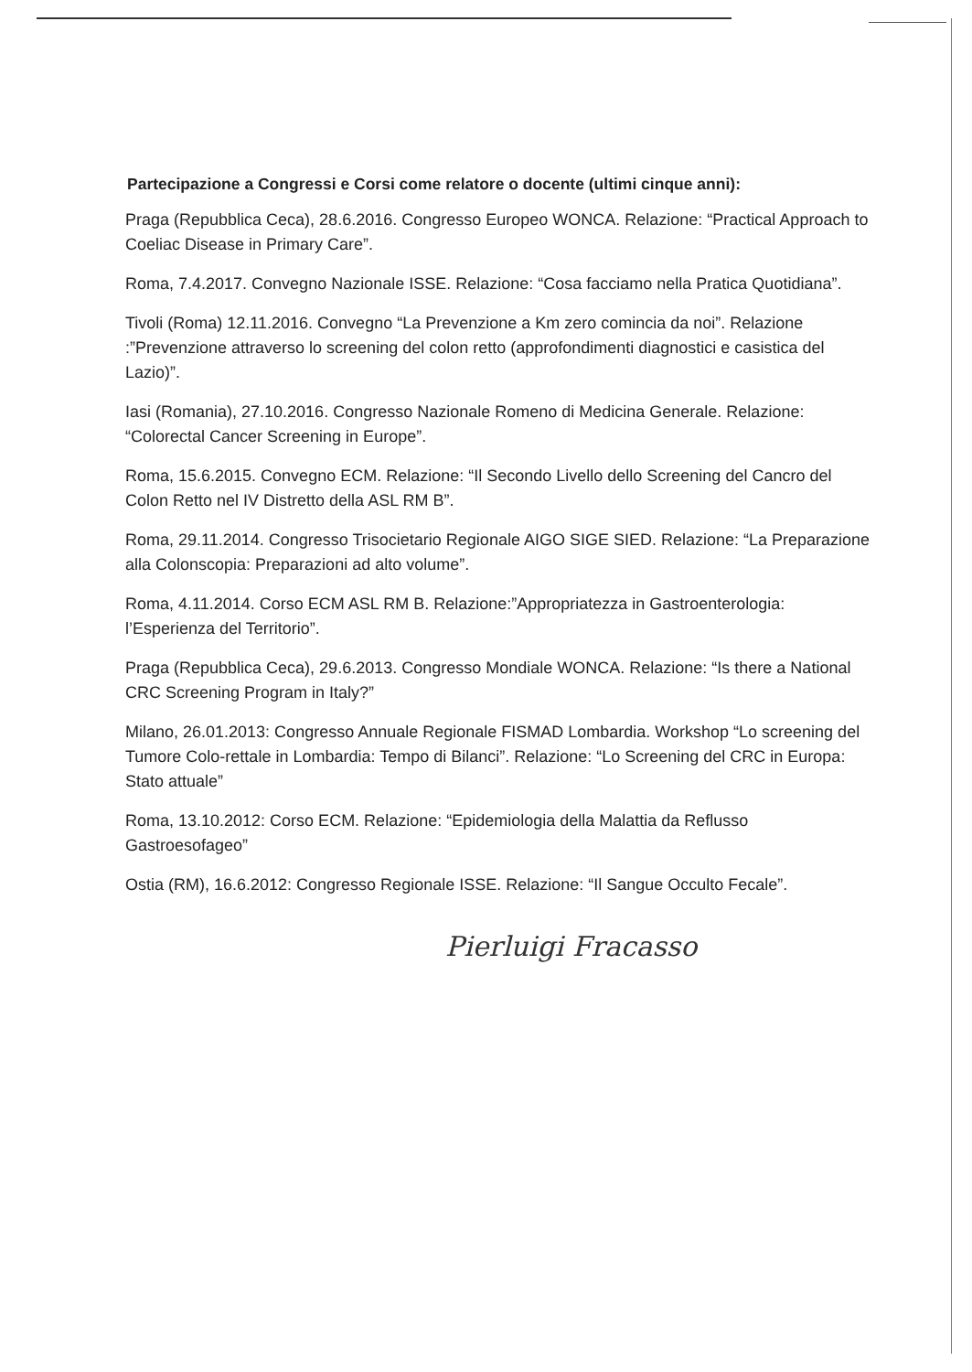Partecipazione a Congressi e Corsi come relatore o docente (ultimi cinque anni):
Praga (Repubblica Ceca), 28.6.2016. Congresso Europeo WONCA. Relazione: “Practical Approach to Coeliac Disease in Primary Care”.
Roma, 7.4.2017. Convegno Nazionale ISSE. Relazione: “Cosa facciamo nella Pratica Quotidiana”.
Tivoli (Roma) 12.11.2016. Convegno “La Prevenzione a Km zero comincia da noi”. Relazione :”Prevenzione attraverso lo screening del colon retto (approfondimenti diagnostici e casistica del Lazio)”.
Iasi (Romania), 27.10.2016. Congresso Nazionale Romeno di Medicina Generale. Relazione: “Colorectal Cancer Screening in Europe”.
Roma, 15.6.2015. Convegno ECM. Relazione: “Il Secondo Livello dello Screening del Cancro del Colon Retto nel IV Distretto della ASL RM B”.
Roma, 29.11.2014. Congresso Trisocietario Regionale AIGO SIGE SIED. Relazione: “La Preparazione alla Colonscopia: Preparazioni ad alto volume”.
Roma, 4.11.2014. Corso ECM ASL RM B. Relazione:”Appropriatezza in Gastroenterologia: l’Esperienza del Territorio”.
Praga (Repubblica Ceca), 29.6.2013. Congresso Mondiale WONCA. Relazione: “Is there a National CRC Screening Program in Italy?”
Milano, 26.01.2013: Congresso Annuale Regionale FISMAD Lombardia. Workshop “Lo screening del Tumore Colo-rettale in Lombardia: Tempo di Bilanci”. Relazione: “Lo Screening del CRC in Europa: Stato attuale”
Roma, 13.10.2012: Corso ECM. Relazione: “Epidemiologia della Malattia da Reflusso Gastroesofageo”
Ostia (RM), 16.6.2012: Congresso Regionale ISSE. Relazione: “Il Sangue Occulto Fecale”.
Pierluigi Fracasso